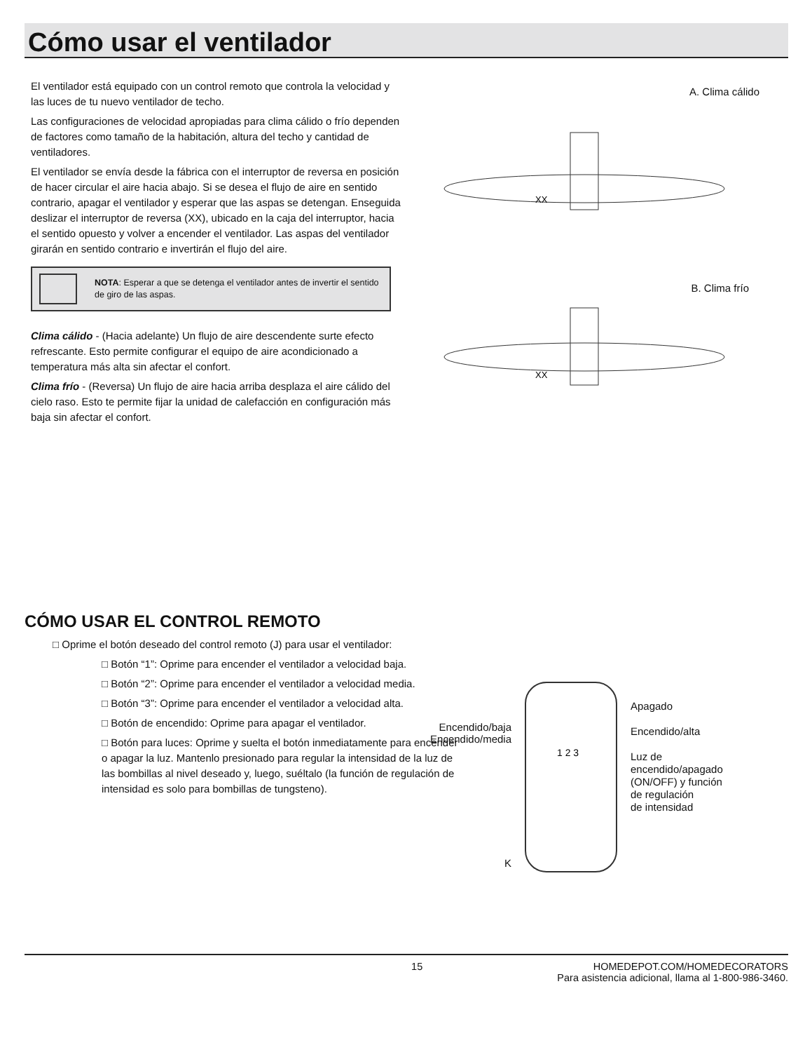Cómo usar el ventilador
El ventilador está equipado con un control remoto que controla la velocidad y las luces de tu nuevo ventilador de techo.
Las configuraciones de velocidad apropiadas para clima cálido o frío dependen de factores como tamaño de la habitación, altura del techo y cantidad de ventiladores.
El ventilador se envía desde la fábrica con el interruptor de reversa en posición de hacer circular el aire hacia abajo. Si se desea el flujo de aire en sentido contrario, apagar el ventilador y esperar que las aspas se detengan. Enseguida deslizar el interruptor de reversa (XX), ubicado en la caja del interruptor, hacia el sentido opuesto y volver a encender el ventilador. Las aspas del ventilador girarán en sentido contrario e invertirán el flujo del aire.
NOTA: Esperar a que se detenga el ventilador antes de invertir el sentido de giro de las aspas.
Clima cálido - (Hacia adelante) Un flujo de aire descendente surte efecto refrescante. Esto permite configurar el equipo de aire acondicionado a temperatura más alta sin afectar el confort.
Clima frío - (Reversa) Un flujo de aire hacia arriba desplaza el aire cálido del cielo raso. Esto te permite fijar la unidad de calefacción en configuración más baja sin afectar el confort.
A. Clima cálido
XX
B. Clima frío
XX
CÓMO USAR EL CONTROL REMOTO
□ Oprime el botón deseado del control remoto (J) para usar el ventilador:
□ Botón “1”: Oprime para encender el ventilador a velocidad baja.
□ Botón “2”: Oprime para encender el ventilador a velocidad media.
□ Botón “3”: Oprime para encender el ventilador a velocidad alta.
□ Botón de encendido: Oprime para apagar el ventilador.
□ Botón para luces: Oprime y suelta el botón inmediatamente para encender o apagar la luz. Mantenlo presionado para regular la intensidad de la luz de las bombillas al nivel deseado y, luego, suéltalo (la función de regulación de intensidad es solo para bombillas de tungsteno).
Encendido/baja
Encendido/media
K
1 2 3
Apagado
Encendido/alta
Luz de
encendido/apagado
(ON/OFF) y función
de regulación
de intensidad
15 HOMEDEPOT.COM/HOMEDECORATORS
Para asistencia adicional, llama al 1-800-986-3460.